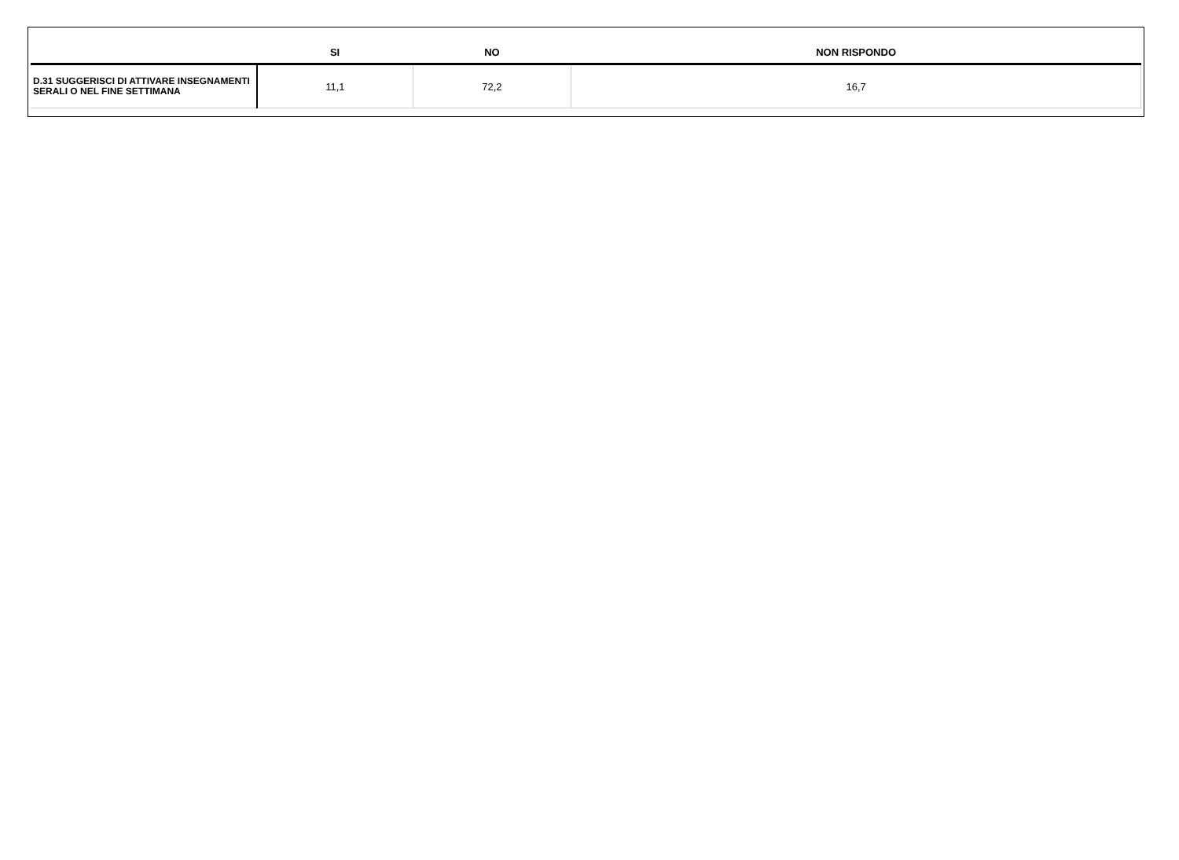| | SI | NO | NON RISPONDO |
| --- | --- | --- | --- |
| D.31 SUGGERISCI DI ATTIVARE INSEGNAMENTI SERALI O NEL FINE SETTIMANA | 11,1 | 72,2 | 16,7 |